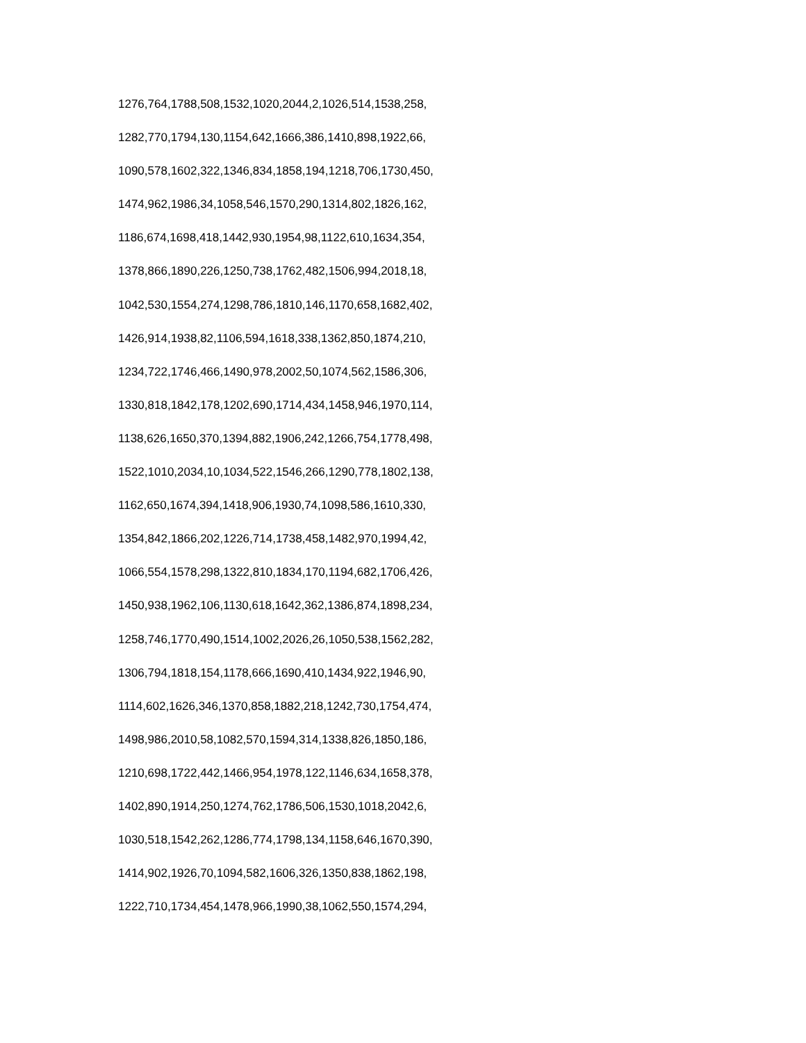1276,764,1788,508,1532,1020,2044,2,1026,514,1538,258,
1282,770,1794,130,1154,642,1666,386,1410,898,1922,66,
1090,578,1602,322,1346,834,1858,194,1218,706,1730,450,
1474,962,1986,34,1058,546,1570,290,1314,802,1826,162,
1186,674,1698,418,1442,930,1954,98,1122,610,1634,354,
1378,866,1890,226,1250,738,1762,482,1506,994,2018,18,
1042,530,1554,274,1298,786,1810,146,1170,658,1682,402,
1426,914,1938,82,1106,594,1618,338,1362,850,1874,210,
1234,722,1746,466,1490,978,2002,50,1074,562,1586,306,
1330,818,1842,178,1202,690,1714,434,1458,946,1970,114,
1138,626,1650,370,1394,882,1906,242,1266,754,1778,498,
1522,1010,2034,10,1034,522,1546,266,1290,778,1802,138,
1162,650,1674,394,1418,906,1930,74,1098,586,1610,330,
1354,842,1866,202,1226,714,1738,458,1482,970,1994,42,
1066,554,1578,298,1322,810,1834,170,1194,682,1706,426,
1450,938,1962,106,1130,618,1642,362,1386,874,1898,234,
1258,746,1770,490,1514,1002,2026,26,1050,538,1562,282,
1306,794,1818,154,1178,666,1690,410,1434,922,1946,90,
1114,602,1626,346,1370,858,1882,218,1242,730,1754,474,
1498,986,2010,58,1082,570,1594,314,1338,826,1850,186,
1210,698,1722,442,1466,954,1978,122,1146,634,1658,378,
1402,890,1914,250,1274,762,1786,506,1530,1018,2042,6,
1030,518,1542,262,1286,774,1798,134,1158,646,1670,390,
1414,902,1926,70,1094,582,1606,326,1350,838,1862,198,
1222,710,1734,454,1478,966,1990,38,1062,550,1574,294,